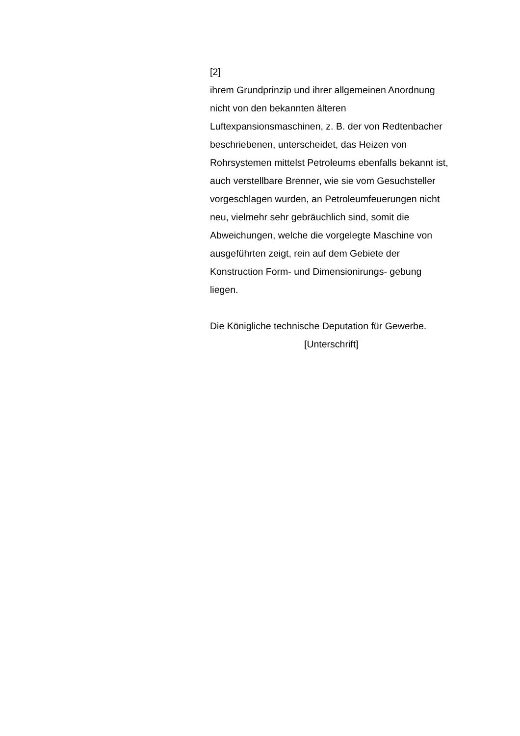[2]
ihrem Grundprinzip und ihrer allgemeinen Anordnung
nicht von den bekannten älteren
Luftexpansionsmaschinen, z. B. der von Redtenbacher
beschriebenen, unterscheidet, das Heizen von
Rohrsystemen mittelst Petroleums ebenfalls bekannt ist,
auch verstellbare Brenner, wie sie vom Gesuchsteller
vorgeschlagen wurden, an Petroleumfeuerungen nicht
neu, vielmehr sehr gebräuchlich sind, somit die
Abweichungen, welche die vorgelegte Maschine von
ausgeführten zeigt, rein auf dem Gebiete der
Konstruction Form- und Dimensionirungs- gebung
liegen.
Die Königliche technische Deputation für Gewerbe.
[Unterschrift]